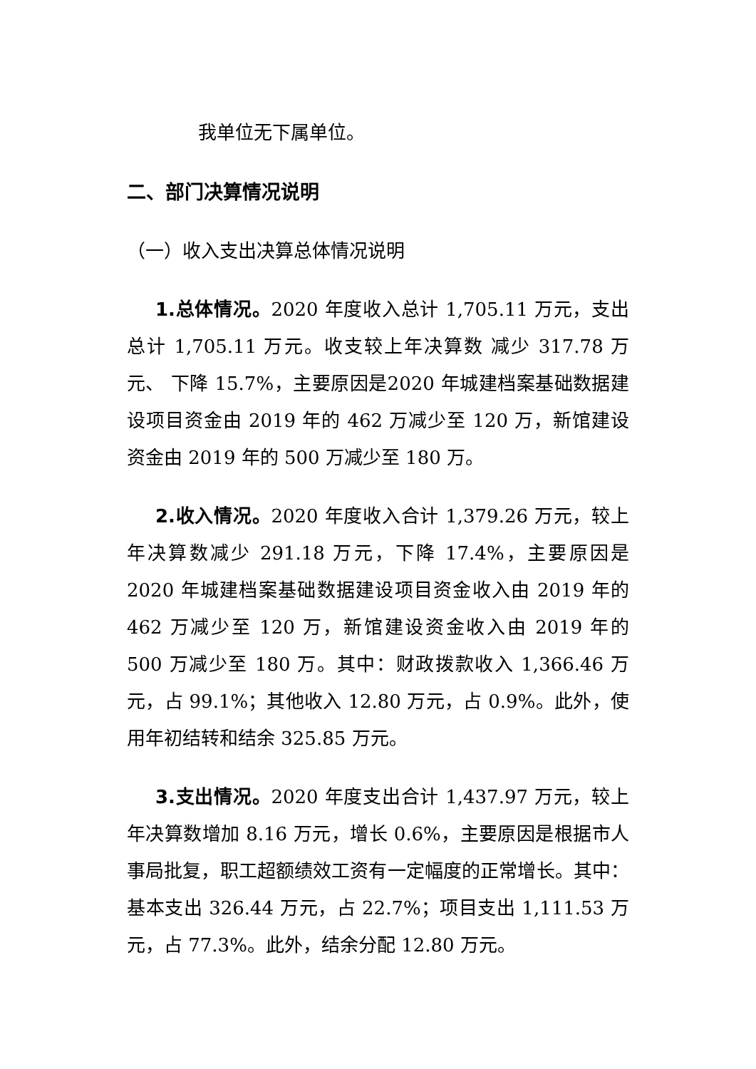我单位无下属单位。
二、部门决算情况说明
（一）收入支出决算总体情况说明
1.总体情况。2020 年度收入总计 1,705.11 万元，支出总计 1,705.11 万元。收支较上年决算数 减少 317.78 万元、 下降 15.7%，主要原因是2020 年城建档案基础数据建设项目资金由 2019 年的 462 万减少至 120 万，新馆建设资金由 2019 年的 500 万减少至 180 万。
2.收入情况。2020 年度收入合计 1,379.26 万元，较上年决算数减少 291.18 万元，下降 17.4%，主要原因是 2020 年城建档案基础数据建设项目资金收入由 2019 年的 462 万减少至 120 万，新馆建设资金收入由 2019 年的 500 万减少至 180 万。其中：财政拨款收入 1,366.46 万元，占 99.1%；其他收入 12.80 万元，占 0.9%。此外，使用年初结转和结余 325.85 万元。
3.支出情况。2020 年度支出合计 1,437.97 万元，较上年决算数增加 8.16 万元，增长 0.6%，主要原因是根据市人事局批复，职工超额绩效工资有一定幅度的正常增长。其中：基本支出 326.44 万元，占 22.7%；项目支出 1,111.53 万元，占 77.3%。此外，结余分配 12.80 万元。